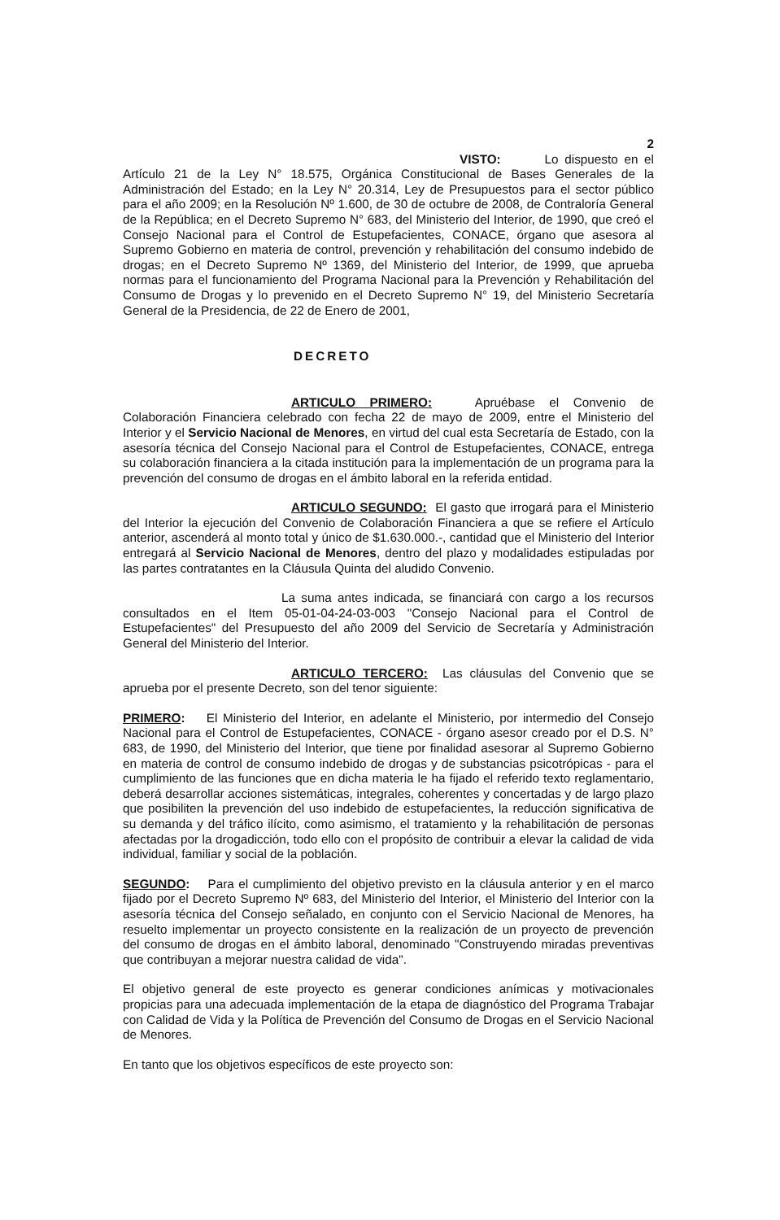2
VISTO: Lo dispuesto en el Artículo 21 de la Ley N° 18.575, Orgánica Constitucional de Bases Generales de la Administración del Estado; en la Ley N° 20.314, Ley de Presupuestos para el sector público para el año 2009; en la Resolución Nº 1.600, de 30 de octubre de 2008, de Contraloría General de la República; en el Decreto Supremo N° 683, del Ministerio del Interior, de 1990, que creó el Consejo Nacional para el Control de Estupefacientes, CONACE, órgano que asesora al Supremo Gobierno en materia de control, prevención y rehabilitación del consumo indebido de drogas; en el Decreto Supremo Nº 1369, del Ministerio del Interior, de 1999, que aprueba normas para el funcionamiento del Programa Nacional para la Prevención y Rehabilitación del Consumo de Drogas y lo prevenido en el Decreto Supremo N° 19, del Ministerio Secretaría General de la Presidencia, de 22 de Enero de 2001,
DECRETO
ARTICULO PRIMERO: Apruébase el Convenio de Colaboración Financiera celebrado con fecha 22 de mayo de 2009, entre el Ministerio del Interior y el Servicio Nacional de Menores, en virtud del cual esta Secretaría de Estado, con la asesoría técnica del Consejo Nacional para el Control de Estupefacientes, CONACE, entrega su colaboración financiera a la citada institución para la implementación de un programa para la prevención del consumo de drogas en el ámbito laboral en la referida entidad.
ARTICULO SEGUNDO: El gasto que irrogará para el Ministerio del Interior la ejecución del Convenio de Colaboración Financiera a que se refiere el Artículo anterior, ascenderá al monto total y único de $1.630.000.-, cantidad que el Ministerio del Interior entregará al Servicio Nacional de Menores, dentro del plazo y modalidades estipuladas por las partes contratantes en la Cláusula Quinta del aludido Convenio.
La suma antes indicada, se financiará con cargo a los recursos consultados en el Item 05-01-04-24-03-003 "Consejo Nacional para el Control de Estupefacientes" del Presupuesto del año 2009 del Servicio de Secretaría y Administración General del Ministerio del Interior.
ARTICULO TERCERO: Las cláusulas del Convenio que se aprueba por el presente Decreto, son del tenor siguiente:
PRIMERO: El Ministerio del Interior, en adelante el Ministerio, por intermedio del Consejo Nacional para el Control de Estupefacientes, CONACE - órgano asesor creado por el D.S. N° 683, de 1990, del Ministerio del Interior, que tiene por finalidad asesorar al Supremo Gobierno en materia de control de consumo indebido de drogas y de substancias psicotrópicas - para el cumplimiento de las funciones que en dicha materia le ha fijado el referido texto reglamentario, deberá desarrollar acciones sistemáticas, integrales, coherentes y concertadas y de largo plazo que posibiliten la prevención del uso indebido de estupefacientes, la reducción significativa de su demanda y del tráfico ilícito, como asimismo, el tratamiento y la rehabilitación de personas afectadas por la drogadicción, todo ello con el propósito de contribuir a elevar la calidad de vida individual, familiar y social de la población.
SEGUNDO: Para el cumplimiento del objetivo previsto en la cláusula anterior y en el marco fijado por el Decreto Supremo Nº 683, del Ministerio del Interior, el Ministerio del Interior con la asesoría técnica del Consejo señalado, en conjunto con el Servicio Nacional de Menores, ha resuelto implementar un proyecto consistente en la realización de un proyecto de prevención del consumo de drogas en el ámbito laboral, denominado "Construyendo miradas preventivas que contribuyan a mejorar nuestra calidad de vida".
El objetivo general de este proyecto es generar condiciones anímicas y motivacionales propicias para una adecuada implementación de la etapa de diagnóstico del Programa Trabajar con Calidad de Vida y la Política de Prevención del Consumo de Drogas en el Servicio Nacional de Menores.
En tanto que los objetivos específicos de este proyecto son: